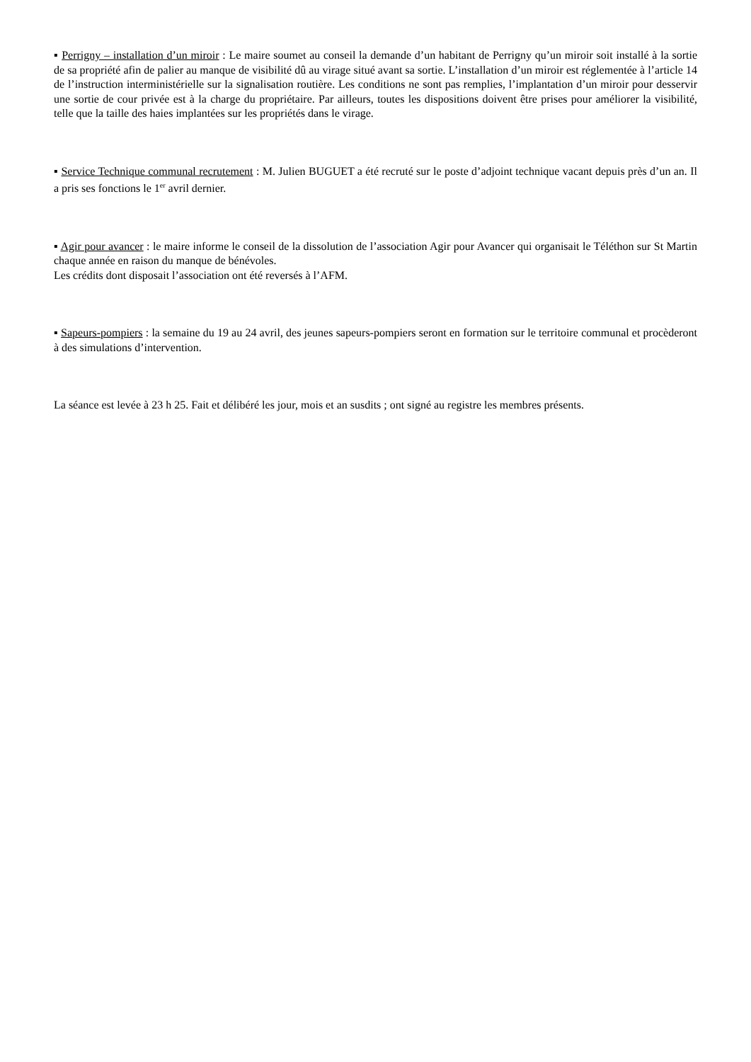▪ Perrigny – installation d’un miroir : Le maire soumet au conseil la demande d’un habitant de Perrigny qu’un miroir soit installé à la sortie de sa propriété afin de palier au manque de visibilité dû au virage situé avant sa sortie. L’installation d’un miroir est réglementée à l’article 14 de l’instruction interministérielle sur la signalisation routière. Les conditions ne sont pas remplies, l’implantation d’un miroir pour desservir une sortie de cour privée est à la charge du propriétaire. Par ailleurs, toutes les dispositions doivent être prises pour améliorer la visibilité, telle que la taille des haies implantées sur les propriétés dans le virage.
▪ Service Technique communal recrutement : M. Julien BUGUET a été recruté sur le poste d’adjoint technique vacant depuis près d’un an. Il a pris ses fonctions le 1<sup>er</sup> avril dernier.
▪ Agir pour avancer : le maire informe le conseil de la dissolution de l’association Agir pour Avancer qui organisait le Téléthon sur St Martin chaque année en raison du manque de bénévoles.
Les crédits dont disposait l’association ont été reversés à l’AFM.
▪ Sapeurs-pompiers : la semaine du 19 au 24 avril, des jeunes sapeurs-pompiers seront en formation sur le territoire communal et procèderont à des simulations d’intervention.
La séance est levée à 23 h 25. Fait et délibéré les jour, mois et an susdits ; ont signé au registre les membres présents.